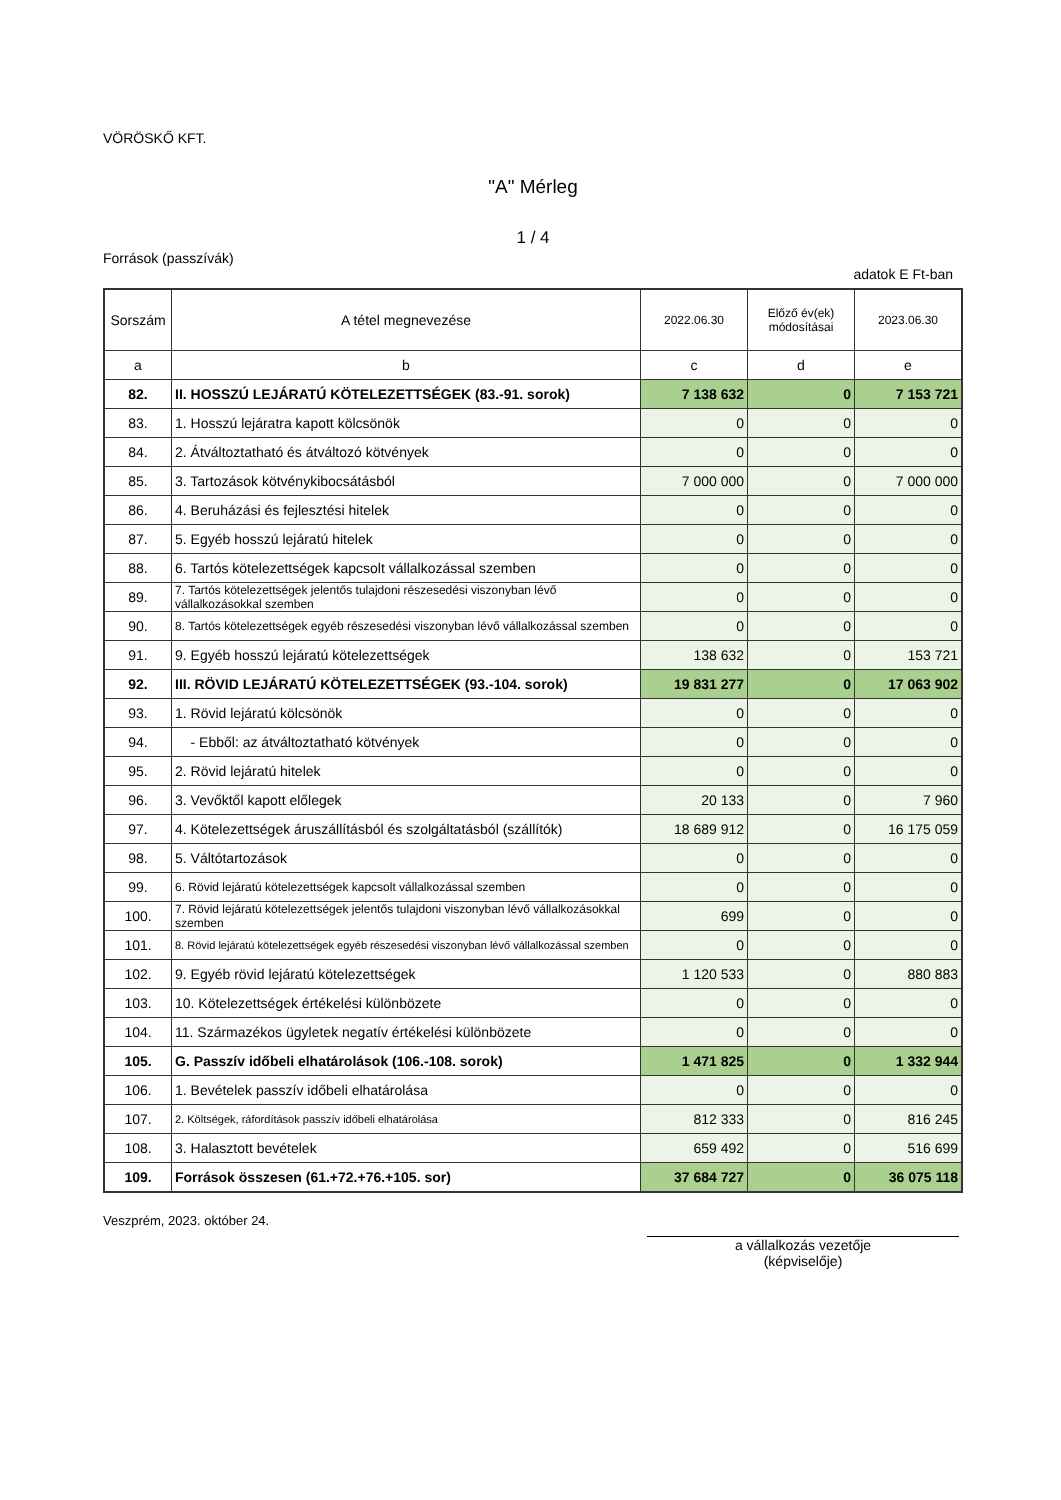VÖRÖSKŐ KFT.
"A" Mérleg
1 / 4
Források (passzívák)
adatok E Ft-ban
| Sorszám | A tétel megnevezése | 2022.06.30 | Előző év(ek) módosításai | 2023.06.30 |
| --- | --- | --- | --- | --- |
| a | b | c | d | e |
| 82. | II. HOSSZÚ LEJÁRATÚ KÖTELEZETTSÉGEK (83.-91. sorok) | 7 138 632 | 0 | 7 153 721 |
| 83. | 1. Hosszú lejáratra kapott kölcsönök | 0 | 0 | 0 |
| 84. | 2. Átváltoztatható és átváltozó kötvények | 0 | 0 | 0 |
| 85. | 3. Tartozások kötvénykibocsátásból | 7 000 000 | 0 | 7 000 000 |
| 86. | 4. Beruházási és fejlesztési hitelek | 0 | 0 | 0 |
| 87. | 5. Egyéb hosszú lejáratú hitelek | 0 | 0 | 0 |
| 88. | 6. Tartós kötelezettségek kapcsolt vállalkozással szemben | 0 | 0 | 0 |
| 89. | 7. Tartós kötelezettségek jelentős tulajdoni részesedési viszonyban lévő vállalkozásokkal szemben | 0 | 0 | 0 |
| 90. | 8. Tartós kötelezettségek egyéb részesedési viszonyban lévő vállalkozással szemben | 0 | 0 | 0 |
| 91. | 9. Egyéb hosszú lejáratú kötelezettségek | 138 632 | 0 | 153 721 |
| 92. | III. RÖVID LEJÁRATÚ KÖTELEZETTSÉGEK (93.-104. sorok) | 19 831 277 | 0 | 17 063 902 |
| 93. | 1. Rövid lejáratú kölcsönök | 0 | 0 | 0 |
| 94. | - Ebből: az átváltoztatható kötvények | 0 | 0 | 0 |
| 95. | 2. Rövid lejáratú hitelek | 0 | 0 | 0 |
| 96. | 3. Vevőktől kapott előlegek | 20 133 | 0 | 7 960 |
| 97. | 4. Kötelezettségek áruszállításból és szolgáltatásból (szállítók) | 18 689 912 | 0 | 16 175 059 |
| 98. | 5. Váltótartozások | 0 | 0 | 0 |
| 99. | 6. Rövid lejáratú kötelezettségek kapcsolt vállalkozással szemben | 0 | 0 | 0 |
| 100. | 7. Rövid lejáratú kötelezettségek jelentős tulajdoni viszonyban lévő vállalkozásokkal szemben | 699 | 0 | 0 |
| 101. | 8. Rövid lejáratú kötelezettségek egyéb részesedési viszonyban lévő vállalkozással szemben | 0 | 0 | 0 |
| 102. | 9. Egyéb rövid lejáratú kötelezettségek | 1 120 533 | 0 | 880 883 |
| 103. | 10. Kötelezettségek értékelési különbözete | 0 | 0 | 0 |
| 104. | 11. Származékos ügyletek negatív értékelési különbözete | 0 | 0 | 0 |
| 105. | G. Passzív időbeli elhatárolások (106.-108. sorok) | 1 471 825 | 0 | 1 332 944 |
| 106. | 1. Bevételek passzív időbeli elhatárolása | 0 | 0 | 0 |
| 107. | 2. Költségek, ráfordítások passzív időbeli elhatárolása | 812 333 | 0 | 816 245 |
| 108. | 3. Halasztott bevételek | 659 492 | 0 | 516 699 |
| 109. | Források összesen (61.+72.+76.+105. sor) | 37 684 727 | 0 | 36 075 118 |
Veszprém, 2023. október 24.
a vállalkozás vezetője
(képviselője)